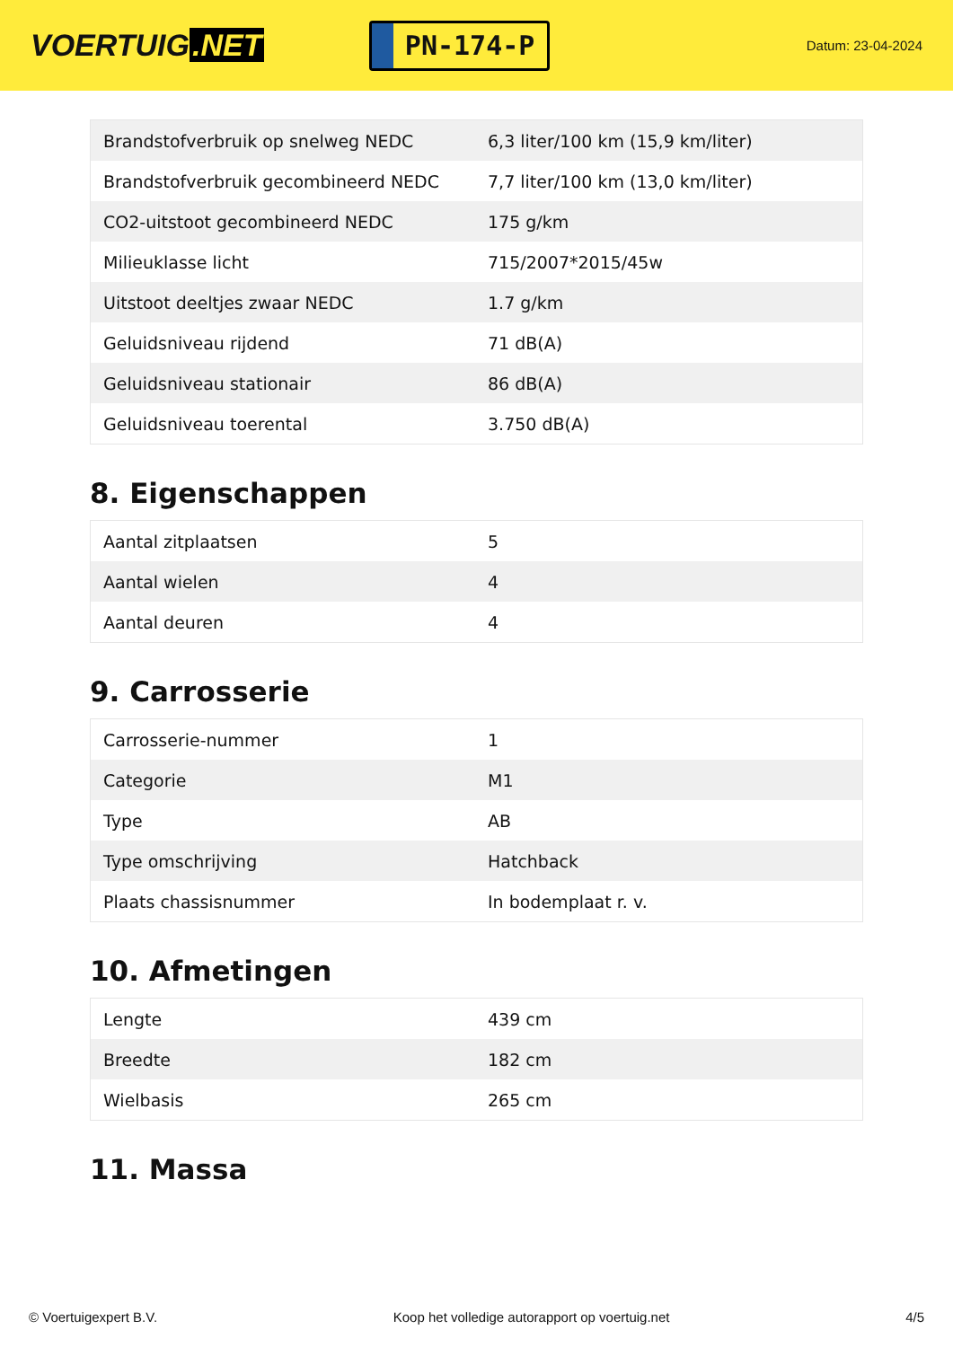VOERTUIG.NET
PN-174-P
Datum: 23-04-2024
| Brandstofverbruik op snelweg NEDC | 6,3 liter/100 km (15,9 km/liter) |
| Brandstofverbruik gecombineerd NEDC | 7,7 liter/100 km (13,0 km/liter) |
| CO2-uitstoot gecombineerd NEDC | 175 g/km |
| Milieuklasse licht | 715/2007*2015/45w |
| Uitstoot deeltjes zwaar NEDC | 1.7 g/km |
| Geluidsniveau rijdend | 71 dB(A) |
| Geluidsniveau stationair | 86 dB(A) |
| Geluidsniveau toerental | 3.750 dB(A) |
8. Eigenschappen
| Aantal zitplaatsen | 5 |
| Aantal wielen | 4 |
| Aantal deuren | 4 |
9. Carrosserie
| Carrosserie-nummer | 1 |
| Categorie | M1 |
| Type | AB |
| Type omschrijving | Hatchback |
| Plaats chassisnummer | In bodemplaat r. v. |
10. Afmetingen
| Lengte | 439 cm |
| Breedte | 182 cm |
| Wielbasis | 265 cm |
11. Massa
© Voertuigexpert B.V. Koop het volledige autorapport op voertuig.net 4/5